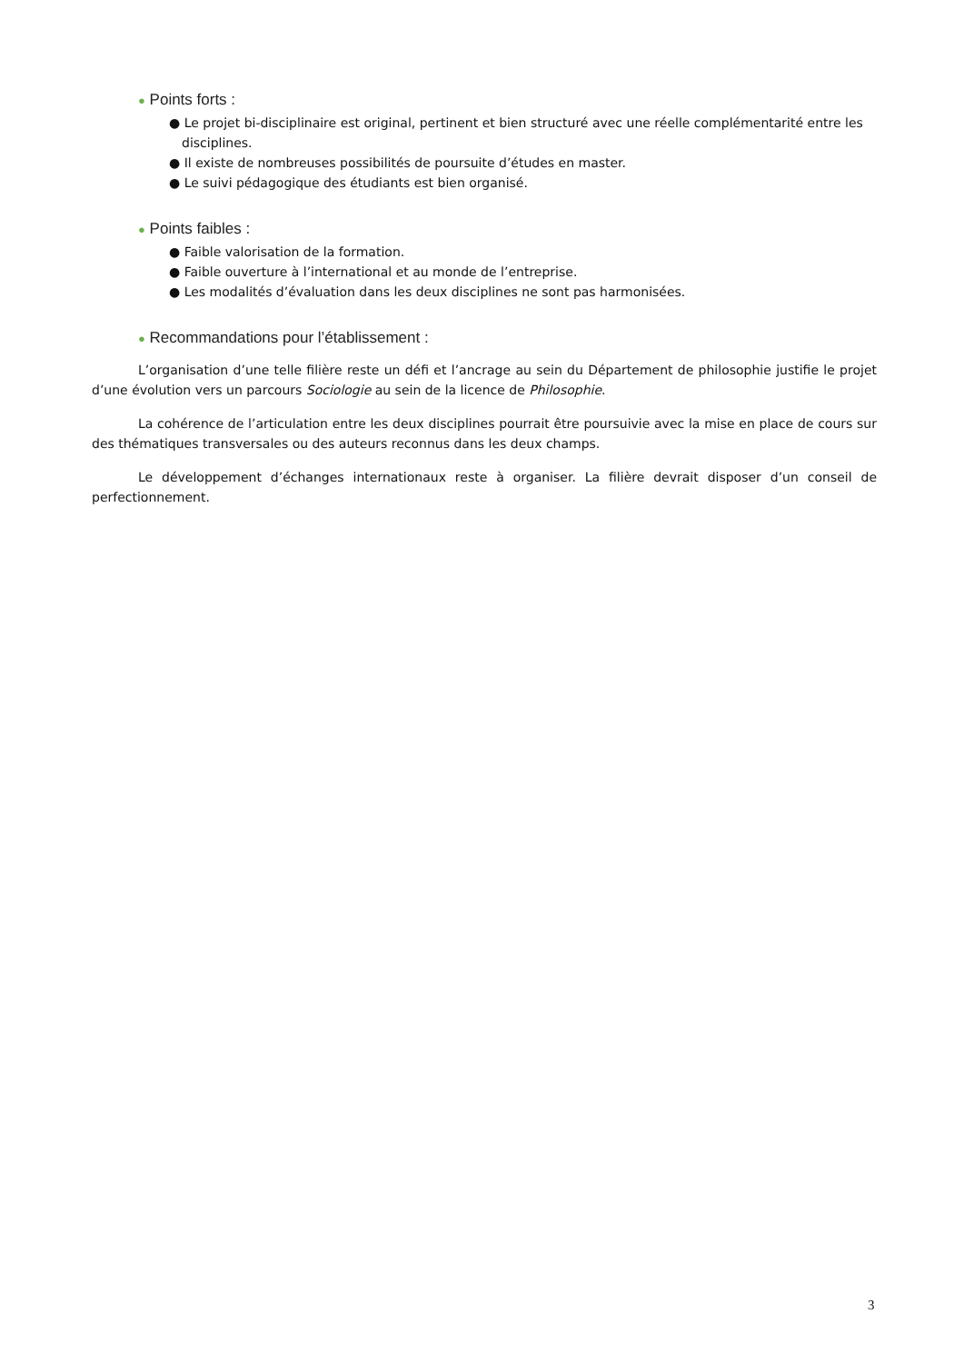● Points forts :
● Le projet bi-disciplinaire est original, pertinent et bien structuré avec une réelle complémentarité entre les disciplines.
● Il existe de nombreuses possibilités de poursuite d’études en master.
● Le suivi pédagogique des étudiants est bien organisé.
● Points faibles :
● Faible valorisation de la formation.
● Faible ouverture à l’international et au monde de l’entreprise.
● Les modalités d’évaluation dans les deux disciplines ne sont pas harmonisées.
● Recommandations pour l’établissement :
L’organisation d’une telle filière reste un défi et l’ancrage au sein du Département de philosophie justifie le projet d’une évolution vers un parcours Sociologie au sein de la licence de Philosophie.
La cohérence de l’articulation entre les deux disciplines pourrait être poursuivie avec la mise en place de cours sur des thématiques transversales ou des auteurs reconnus dans les deux champs.
Le développement d’échanges internationaux reste à organiser. La filière devrait disposer d’un conseil de perfectionnement.
3